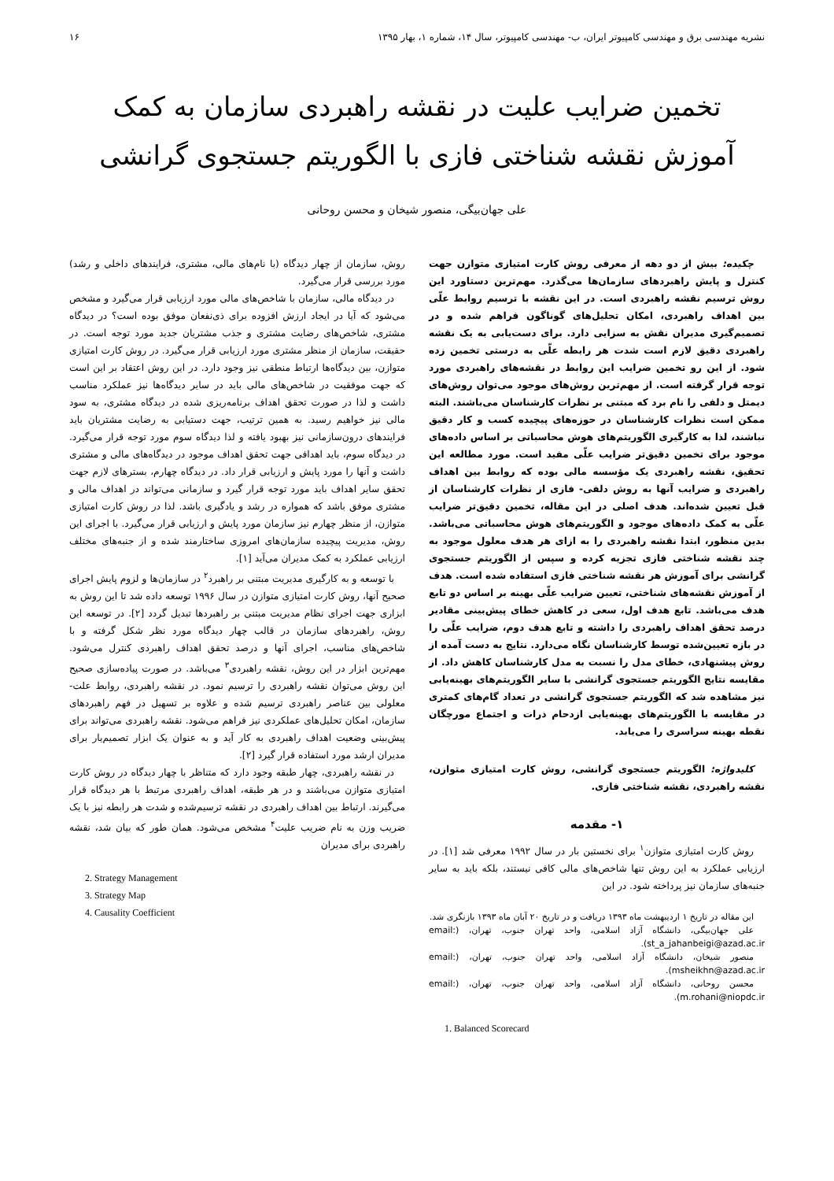نشریه مهندسی برق و مهندسی کامپیوتر ایران، ب- مهندسی کامپیوتر، سال ۱۴، شماره ۱، بهار ۱۳۹۵ ۱۶
تخمین ضرایب علیت در نقشه راهبردی سازمان به کمک
آموزش نقشه شناختی فازی با الگوریتم جستجوی گرانشی
علی جهان‌بیگی، منصور شیخان و محسن روحانی
چکیده: بیش از دو دهه از معرفی روش کارت امتیازی متوازن جهت کنترل و پایش راهبردهای سازمان‌ها می‌گذرد. مهم‌ترین دستاورد این روش ترسیم نقشه راهبردی است. در این نقشه با ترسیم روابط علّی بین اهداف راهبردی، امکان تحلیل‌های گوناگون فراهم شده و در تصمیم‌گیری مدیران نقش به سزایی دارد. برای دست‌یابی به یک نقشه راهبردی دقیق لازم است شدت هر رابطه علّی به درستی تخمین زده شود. از این رو تخمین ضرایب این روابط در نقشه‌های راهبردی مورد توجه قرار گرفته است. از مهم‌ترین روش‌های موجود می‌توان روش‌های دیمتل و دلفی را نام برد که مبتنی بر نظرات کارشناسان می‌باشند. البته ممکن است نظرات کارشناسان در حوزه‌های پیچیده کسب و کار دقیق نباشند، لذا به کارگیری الگوریتم‌های هوش محاسباتی بر اساس داده‌های موجود برای تخمین دقیق‌تر ضرایب علّی مفید است. مورد مطالعه این تحقیق، نقشه راهبردی یک مؤسسه مالی بوده که روابط بین اهداف راهبردی و ضرایب آنها به روش دلفی- فازی از نظرات کارشناسان از قبل تعیین شده‌اند. هدف اصلی در این مقاله، تخمین دقیق‌تر ضرایب علّی به کمک داده‌های موجود و الگوریتم‌های هوش محاسباتی می‌باشد. بدین منظور، ابتدا نقشه راهبردی را به ازای هر هدف معلول موجود به چند نقشه شناختی فازی تجزیه کرده و سپس از الگوریتم جستجوی گرانشی برای آموزش هر نقشه شناختی فازی استفاده شده است. هدف از آموزش نقشه‌های شناختی، تعیین ضرایب علّی بهینه بر اساس دو تابع هدف می‌باشد. تابع هدف اول، سعی در کاهش خطای پیش‌بینی مقادیر درصد تحقق اهداف راهبردی را داشته و تابع هدف دوم، ضرایب علّی را در بازه تعیین‌شده توسط کارشناسان نگاه می‌دارد. نتایج به دست آمده از روش پیشنهادی، خطای مدل را نسبت به مدل کارشناسان کاهش داد. از مقایسه نتایج الگوریتم جستجوی گرانشی با سایر الگوریتم‌های بهینه‌یابی نیز مشاهده شد که الگوریتم جستجوی گرانشی در تعداد گام‌های کمتری در مقایسه با الگوریتم‌های بهینه‌یابی ازدحام ذرات و اجتماع مورچگان نقطه بهینه سراسری را می‌یابد.
کلیدواژه: الگوریتم جستجوی گرانشی، روش کارت امتیازی متوازن، نقشه راهبردی، نقشه شناختی فازی.
۱- مقدمه
روش کارت امتیازی متوازن<sup>۱</sup> برای نخستین بار در سال ۱۹۹۲ معرفی شد [۱]. در ارزیابی عملکرد به این روش تنها شاخص‌های مالی کافی نیستند، بلکه باید به سایر جنبه‌های سازمان نیز پرداخته شود. در این
این مقاله در تاریخ ۱ اردیبهشت ماه ۱۳۹۳ دریافت و در تاریخ ۲۰ آبان ماه ۱۳۹۳ بازنگری شد.
علی جهان‌بیگی، دانشگاه آزاد اسلامی، واحد تهران جنوب، تهران، (email: st_a_jahanbeigi@azad.ac.ir).
منصور شیخان، دانشگاه آزاد اسلامی، واحد تهران جنوب، تهران، (email: msheikhn@azad.ac.ir).
محسن روحانی، دانشگاه آزاد اسلامی، واحد تهران جنوب، تهران، (email: m.rohani@niopdc.ir).
1. Balanced Scorecard
روش، سازمان از چهار دیدگاه (با نام‌های مالی، مشتری، فرایندهای داخلی و رشد) مورد بررسی قرار می‌گیرد.
در دیدگاه مالی، سازمان با شاخص‌های مالی مورد ارزیابی قرار می‌گیرد و مشخص می‌شود که آیا در ایجاد ارزش افزوده برای ذی‌نفعان موفق بوده است؟ در دیدگاه مشتری، شاخص‌های رضایت مشتری و جذب مشتریان جدید مورد توجه است. در حقیقت، سازمان از منظر مشتری مورد ارزیابی قرار می‌گیرد. در روش کارت امتیازی متوازن، بین دیدگاه‌ها ارتباط منطقی نیز وجود دارد. در این روش اعتقاد بر این است که جهت موفقیت در شاخص‌های مالی باید در سایر دیدگاه‌ها نیز عملکرد مناسب داشت و لذا در صورت تحقق اهداف برنامه‌ریزی شده در دیدگاه مشتری، به سود مالی نیز خواهیم رسید. به همین ترتیب، جهت دستیابی به رضایت مشتریان باید فرایندهای درون‌سازمانی نیز بهبود یافته و لذا دیدگاه سوم مورد توجه قرار می‌گیرد. در دیدگاه سوم، باید اهدافی جهت تحقق اهداف موجود در دیدگاه‌های مالی و مشتری داشت و آنها را مورد پایش و ارزیابی قرار داد. در دیدگاه چهارم، بسترهای لازم جهت تحقق سایر اهداف باید مورد توجه قرار گیرد و سازمانی می‌تواند در اهداف مالی و مشتری موفق باشد که همواره در رشد و یادگیری باشد. لذا در روش کارت امتیازی متوازن، از منظر چهارم نیز سازمان مورد پایش و ارزیابی قرار می‌گیرد. با اجرای این روش، مدیریت پیچیده سازمان‌های امروزی ساختارمند شده و از جنبه‌های مختلف ارزیابی عملکرد به کمک مدیران می‌آید [۱].
با توسعه و به کارگیری مدیریت مبتنی بر راهبرد<sup>۲</sup> در سازمان‌ها و لزوم پایش اجرای صحیح آنها، روش کارت امتیازی متوازن در سال ۱۹۹۶ توسعه داده شد تا این روش به ابزاری جهت اجرای نظام مدیریت مبتنی بر راهبردها تبدیل گردد [۲]. در توسعه این روش، راهبردهای سازمان در قالب چهار دیدگاه مورد نظر شکل گرفته و با شاخص‌های مناسب، اجرای آنها و درصد تحقق اهداف راهبردی کنترل می‌شود. مهم‌ترین ابزار در این روش، نقشه راهبردی<sup>۳</sup> می‌باشد. در صورت پیاده‌سازی صحیح این روش می‌توان نقشه راهبردی را ترسیم نمود. در نقشه راهبردی، روابط علت- معلولی بین عناصر راهبردی ترسیم شده و علاوه بر تسهیل در فهم راهبردهای سازمان، امکان تحلیل‌های عملکردی نیز فراهم می‌شود. نقشه راهبردی می‌تواند برای پیش‌بینی وضعیت اهداف راهبردی به کار آید و به عنوان یک ابزار تصمیم‌یار برای مدیران ارشد مورد استفاده قرار گیرد [۲].
در نقشه راهبردی، چهار طبقه وجود دارد که متناظر با چهار دیدگاه در روش کارت امتیازی متوازن می‌باشند و در هر طبقه، اهداف راهبردی مرتبط با هر دیدگاه قرار می‌گیرند. ارتباط بین اهداف راهبردی در نقشه ترسیم‌شده و شدت هر رابطه نیز با یک ضریب وزن به نام ضریب علیت<sup>۴</sup> مشخص می‌شود. همان طور که بیان شد، نقشه راهبردی برای مدیران
2. Strategy Management
3. Strategy Map
4. Causality Coefficient